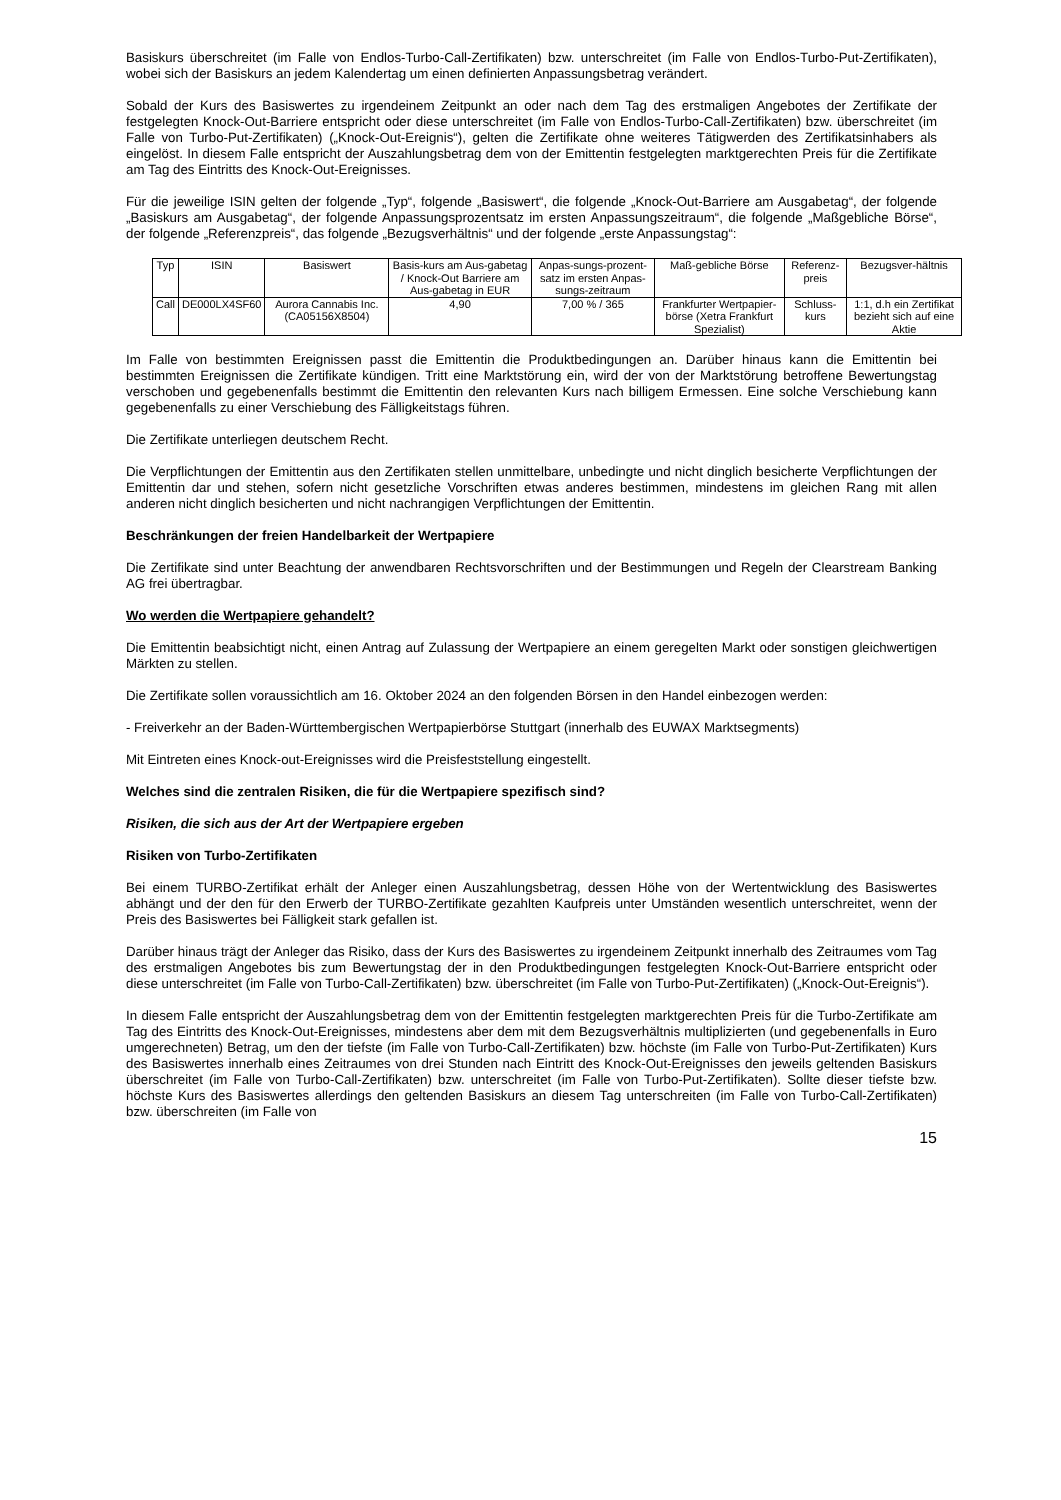Basiskurs überschreitet (im Falle von Endlos-Turbo-Call-Zertifikaten) bzw. unterschreitet (im Falle von Endlos-Turbo-Put-Zertifikaten), wobei sich der Basiskurs an jedem Kalendertag um einen definierten Anpassungsbetrag verändert.
Sobald der Kurs des Basiswertes zu irgendeinem Zeitpunkt an oder nach dem Tag des erstmaligen Angebotes der Zertifikate der festgelegten Knock-Out-Barriere entspricht oder diese unterschreitet (im Falle von Endlos-Turbo-Call-Zertifikaten) bzw. überschreitet (im Falle von Turbo-Put-Zertifikaten) („Knock-Out-Ereignis“), gelten die Zertifikate ohne weiteres Tätigwerden des Zertifikatsinhabers als eingelöst. In diesem Falle entspricht der Auszahlungsbetrag dem von der Emittentin festgelegten marktgerechten Preis für die Zertifikate am Tag des Eintritts des Knock-Out-Ereignisses.
Für die jeweilige ISIN gelten der folgende „Typ“, folgende „Basiswert“, die folgende „Knock-Out-Barriere am Ausgabetag“, der folgende „Basiskurs am Ausgabetag“, der folgende Anpassungsprozentsatz im ersten Anpassungszeitraum“, die folgende „Maßgebliche Börse“, der folgende „Referenzpreis“, das folgende „Bezugsverhältnis“ und der folgende „erste Anpassungstag“:
| Typ | ISIN | Basiswert | Basis-kurs am Aus-gabetag / Knock-Out Barriere am Aus-gabetag in EUR | Anpas-sungs-prozent-satz im ersten Anpas-sungs-zeitraum | Maß-gebliche Börse | Referenz-preis | Bezugsver-hältnis |
| Call | DE000LX4SF60 | Aurora Cannabis Inc. (CA05156X8504) | 4,90 | 7,00 % / 365 | Frankfurter Wertpapier-börse (Xetra Frankfurt Spezialist) | Schluss-kurs | 1:1, d.h ein Zertifikat bezieht sich auf eine Aktie |
Im Falle von bestimmten Ereignissen passt die Emittentin die Produktbedingungen an. Darüber hinaus kann die Emittentin bei bestimmten Ereignissen die Zertifikate kündigen. Tritt eine Marktstörung ein, wird der von der Marktstörung betroffene Bewertungstag verschoben und gegebenenfalls bestimmt die Emittentin den relevanten Kurs nach billigem Ermessen. Eine solche Verschiebung kann gegebenenfalls zu einer Verschiebung des Fälligkeitstags führen.
Die Zertifikate unterliegen deutschem Recht.
Die Verpflichtungen der Emittentin aus den Zertifikaten stellen unmittelbare, unbedingte und nicht dinglich besicherte Verpflichtungen der Emittentin dar und stehen, sofern nicht gesetzliche Vorschriften etwas anderes bestimmen, mindestens im gleichen Rang mit allen anderen nicht dinglich besicherten und nicht nachrangigen Verpflichtungen der Emittentin.
Beschränkungen der freien Handelbarkeit der Wertpapiere
Die Zertifikate sind unter Beachtung der anwendbaren Rechtsvorschriften und der Bestimmungen und Regeln der Clearstream Banking AG frei übertragbar.
Wo werden die Wertpapiere gehandelt?
Die Emittentin beabsichtigt nicht, einen Antrag auf Zulassung der Wertpapiere an einem geregelten Markt oder sonstigen gleichwertigen Märkten zu stellen.
Die Zertifikate sollen voraussichtlich am 16. Oktober 2024 an den folgenden Börsen in den Handel einbezogen werden:
- Freiverkehr an der Baden-Württembergischen Wertpapierbörse Stuttgart (innerhalb des EUWAX Marktsegments)
Mit Eintreten eines Knock-out-Ereignisses wird die Preisfeststellung eingestellt.
Welches sind die zentralen Risiken, die für die Wertpapiere spezifisch sind?
Risiken, die sich aus der Art der Wertpapiere ergeben
Risiken von Turbo-Zertifikaten
Bei einem TURBO-Zertifikat erhält der Anleger einen Auszahlungsbetrag, dessen Höhe von der Wertentwicklung des Basiswertes abhängt und der den für den Erwerb der TURBO-Zertifikate gezahlten Kaufpreis unter Umständen wesentlich unterschreitet, wenn der Preis des Basiswertes bei Fälligkeit stark gefallen ist.
Darüber hinaus trägt der Anleger das Risiko, dass der Kurs des Basiswertes zu irgendeinem Zeitpunkt innerhalb des Zeitraumes vom Tag des erstmaligen Angebotes bis zum Bewertungstag der in den Produktbedingungen festgelegten Knock-Out-Barriere entspricht oder diese unterschreitet (im Falle von Turbo-Call-Zertifikaten) bzw. überschreitet (im Falle von Turbo-Put-Zertifikaten) („Knock-Out-Ereignis“).
In diesem Falle entspricht der Auszahlungsbetrag dem von der Emittentin festgelegten marktgerechten Preis für die Turbo-Zertifikate am Tag des Eintritts des Knock-Out-Ereignisses, mindestens aber dem mit dem Bezugsverhältnis multiplizierten (und gegebenenfalls in Euro umgerechneten) Betrag, um den der tiefste (im Falle von Turbo-Call-Zertifikaten) bzw. höchste (im Falle von Turbo-Put-Zertifikaten) Kurs des Basiswertes innerhalb eines Zeitraumes von drei Stunden nach Eintritt des Knock-Out-Ereignisses den jeweils geltenden Basiskurs überschreitet (im Falle von Turbo-Call-Zertifikaten) bzw. unterschreitet (im Falle von Turbo-Put-Zertifikaten). Sollte dieser tiefste bzw. höchste Kurs des Basiswertes allerdings den geltenden Basiskurs an diesem Tag unterschreiten (im Falle von Turbo-Call-Zertifikaten) bzw. überschreiten (im Falle von
15